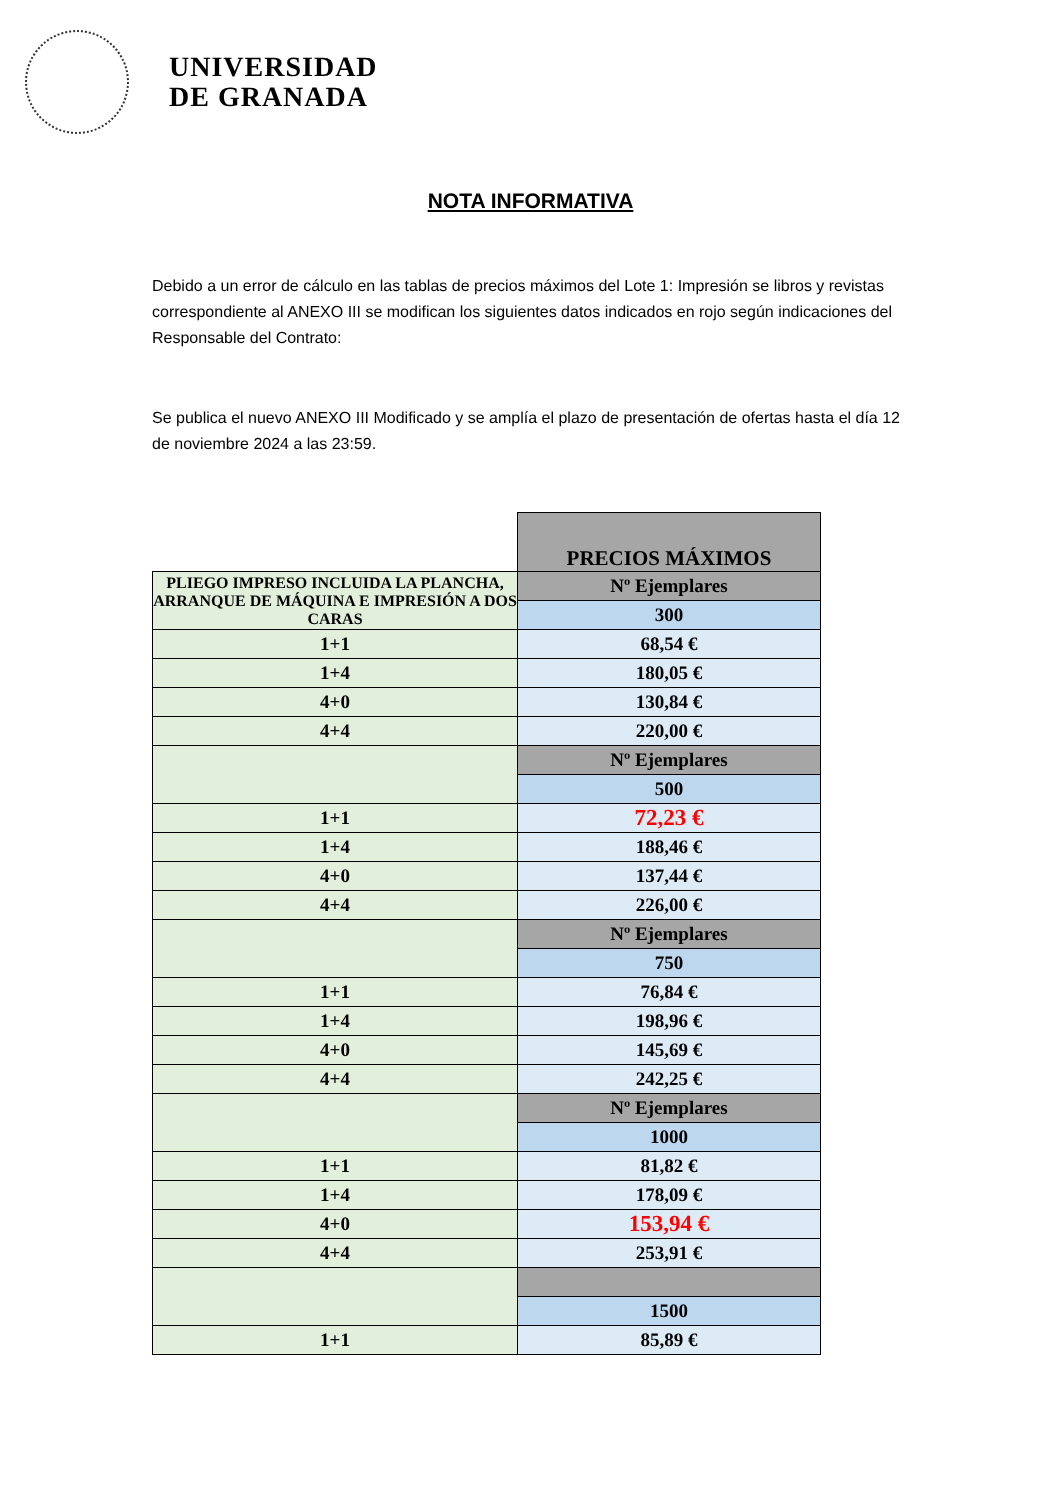UNIVERSIDAD
DE GRANADA
NOTA INFORMATIVA
Debido a un error de cálculo en las tablas de precios máximos del Lote 1: Impresión se libros y revistas correspondiente al ANEXO III se modifican los siguientes datos indicados en rojo según indicaciones del Responsable del Contrato:
Se publica el nuevo ANEXO III Modificado y se amplía el plazo de presentación de ofertas hasta el día 12 de noviembre 2024 a las 23:59.
| | PRECIOS MÁXIMOS |
| PLIEGO IMPRESO INCLUIDA LA PLANCHA, ARRANQUE DE MÁQUINA E IMPRESIÓN A DOS CARAS | Nº Ejemplares |
| | 300 |
| 1+1 | 68,54 € |
| 1+4 | 180,05 € |
| 4+0 | 130,84 € |
| 4+4 | 220,00 € |
| | Nº Ejemplares |
| | 500 |
| 1+1 | 72,23 € |
| 1+4 | 188,46 € |
| 4+0 | 137,44 € |
| 4+4 | 226,00 € |
| | Nº Ejemplares |
| | 750 |
| 1+1 | 76,84 € |
| 1+4 | 198,96 € |
| 4+0 | 145,69 € |
| 4+4 | 242,25 € |
| | Nº Ejemplares |
| | 1000 |
| 1+1 | 81,82 € |
| 1+4 | 178,09 € |
| 4+0 | 153,94 € |
| 4+4 | 253,91 € |
| | 1500 |
| 1+1 | 85,89 € |